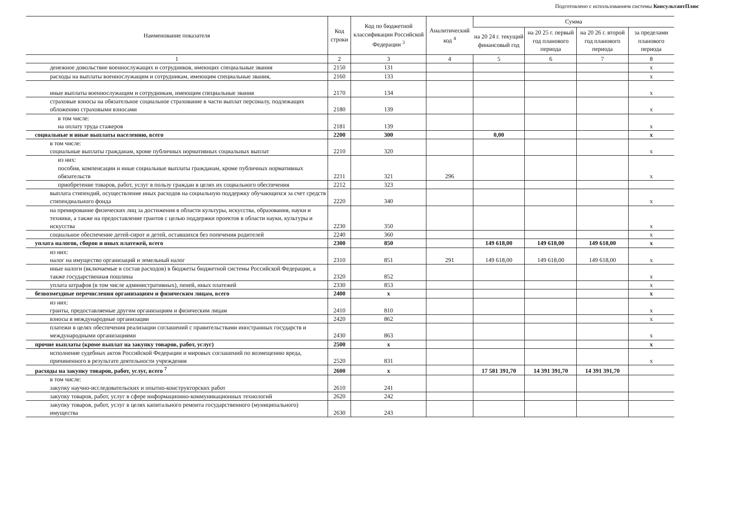Подготовлено с использованием системы КонсультантПлюс
| Наименование показателя | Код строки | Код по бюджетной классификации Российской Федерации <sup>3</sup> | Аналитический код <sup>4</sup> | Сумма | | | |
| --- | --- | --- | --- | --- | --- | --- | --- |
| | | | | на 20 24 г. текущий финансовый год | на 20 25 г. первый год планового периода | на 20 26 г. второй год планового периода | за пределами планового периода |
| 1 | 2 | 3 | 4 | 5 | 6 | 7 | 8 |
| денежное довольствие военнослужащих и сотрудников, имеющих специальные звания | 2150 | 131 | | | | | x |
| расходы на выплаты военнослужащим и сотрудникам, имеющим специальные звания, | 2160 | 133 | | | | | x |
| иные выплаты военнослужащим и сотрудникам, имеющим специальные звания | 2170 | 134 | | | | | x |
| страховые взносы на обязательное социальное страхование в части выплат персоналу, подлежащих обложению страховыми взносами | 2180 | 139 | | | | | x |
| в том числе: на оплату труда стажеров | 2181 | 139 | | | | | x |
| социальные и иные выплаты населению, всего | 2200 | 300 | | 0,00 | | | x |
| в том числе: социальные выплаты гражданам, кроме публичных нормативных социальных выплат | 2210 | 320 | | | | | x |
| из них: пособия, компенсации и иные социальные выплаты гражданам, кроме публичных нормативных обязательств | 2211 | 321 | 296 | | | | x |
| приобретение товаров, работ, услуг в пользу граждан в целях их социального обеспечения | 2212 | 323 | | | | | |
| выплата стипендий, осуществление иных расходов на социальную поддержку обучающихся за счет средств стипендиального фонда | 2220 | 340 | | | | | x |
| на премирование физических лиц за достижения в области культуры, искусства, образования, науки и техники, а также на предоставление грантов с целью поддержки проектов в области науки, культуры и искусства | 2230 | 350 | | | | | x |
| социальное обеспечение детей-сирот и детей, оставшихся без попечения родителей | 2240 | 360 | | | | | x |
| уплата налогов, сборов и иных платежей, всего | 2300 | 850 | | 149 618,00 | 149 618,00 | 149 618,00 | x |
| из них: налог на имущество организаций и земельный налог | 2310 | 851 | 291 | 149 618,00 | 149 618,00 | 149 618,00 | x |
| иные налоги (включаемые в состав расходов) в бюджеты бюджетной системы Российской Федерации, а также государственная пошлина | 2320 | 852 | | | | | x |
| уплата штрафов (в том числе административных), пеней, иных платежей | 2330 | 853 | | | | | x |
| безвозмездные перечисления организациям и физическим лицам, всего | 2400 | x | | | | | x |
| из них: гранты, предоставляемые другим организациям и физическим лицам | 2410 | 810 | | | | | x |
| взносы в международные организации | 2420 | 862 | | | | | x |
| платежи в целях обеспечения реализации соглашений с правительствами иностранных государств и международными организациями | 2430 | 863 | | | | | x |
| прочие выплаты (кроме выплат на закупку товаров, работ, услуг) | 2500 | x | | | | | x |
| исполнение судебных актов Российской Федерации и мировых соглашений по возмещению вреда, причиненного в результате деятельности учреждения | 2520 | 831 | | | | | x |
| расходы на закупку товаров, работ, услуг, всего <sup>7</sup> | 2600 | x | | 17 581 391,70 | 14 391 391,70 | 14 391 391,70 | |
| в том числе: закупку научно-исследовательских и опытно-конструкторских работ | 2610 | 241 | | | | | |
| закупку товаров, работ, услуг в сфере информационно-коммуникационных технологий | 2620 | 242 | | | | | |
| закупку товаров, работ, услуг в целях капитального ремонта государственного (муниципального) имущества | 2630 | 243 | | | | | |